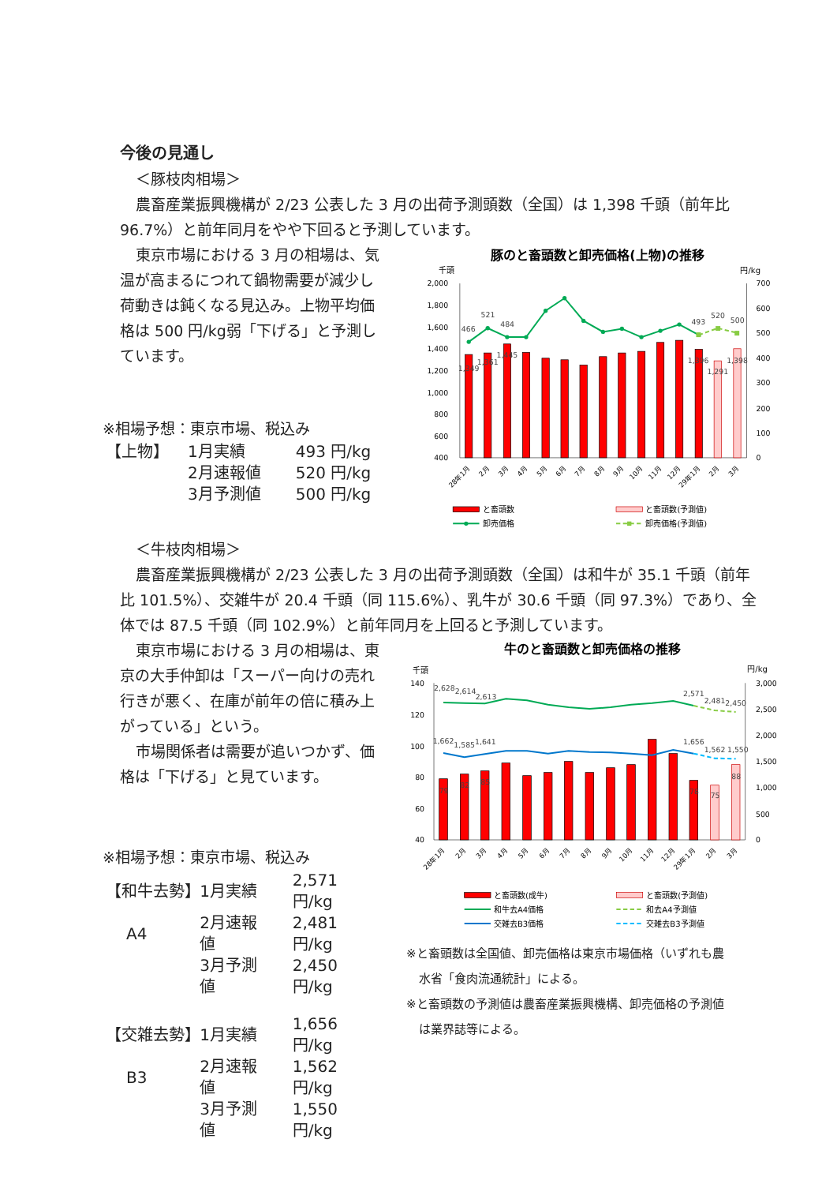今後の見通し
＜豚枝肉相場＞
農畜産業振興機構が 2/23 公表した 3 月の出荷予測頭数（全国）は 1,398 千頭（前年比 96.7%）と前年同月をやや下回ると予測しています。
東京市場における 3 月の相場は、気温が高まるにつれて鍋物需要が減少し荷動きは鈍くなる見込み。上物平均価格は 500 円/kg弱「下げる」と予測しています。
※相場予想：東京市場、税込み
| 【上物】 | 1月実績 | 493 円/kg |
| | 2月速報値 | 520 円/kg |
| | 3月予測値 | 500 円/kg |
豚のと畜頭数と卸売価格(上物)の推移
千頭
円/kg
2,000
1,800
1,600
1,400
1,200
1,000
800
600
400
700
600
500
400
300
200
100
0
466
521
484
493
520
500
1,349
1,361
1,445
1,396
1,291
1,398
28年1月
2月
3月
4月
5月
6月
7月
8月
9月
10月
11月
12月
29年1月
2月
3月
と畜頭数
と畜頭数(予測値)
卸売価格
卸売価格(予測値)
＜牛枝肉相場＞
農畜産業振興機構が 2/23 公表した 3 月の出荷予測頭数（全国）は和牛が 35.1 千頭（前年比 101.5%）、交雑牛が 20.4 千頭（同 115.6%）、乳牛が 30.6 千頭（同 97.3%）であり、全体では 87.5 千頭（同 102.9%）と前年同月を上回ると予測しています。
東京市場における 3 月の相場は、東京の大手仲卸は「スーパー向けの売れ行きが悪く、在庫が前年の倍に積み上がっている」という。
市場関係者は需要が追いつかず、価格は「下げる」と見ています。
※相場予想：東京市場、税込み
| 【和牛去勢】 | 1月実績 | 2,571 円/kg |
| A4 | 2月速報値 | 2,481 円/kg |
| | 3月予測値 | 2,450 円/kg |
| 【交雑去勢】 | 1月実績 | 1,656 円/kg |
| B3 | 2月速報値 | 1,562 円/kg |
| | 3月予測値 | 1,550 円/kg |
牛のと畜頭数と卸売価格の推移
千頭
円/kg
140
120
100
80
60
40
3,000
2,500
2,000
1,500
1,000
500
0
2,628
2,614
2,613
2,571
2,481
2,450
1,662
1,585
1,641
1,656
1,562
1,550
79
82
85
78
75
88
28年1月
2月
3月
4月
5月
6月
7月
8月
9月
10月
11月
12月
29年1月
2月
3月
と畜頭数(成牛)
と畜頭数(予測値)
和牛去A4価格
和去A4予測値
交雑去B3価格
交雑去B3予測値
※と畜頭数は全国値、卸売価格は東京市場価格（いずれも農水省「食肉流通統計」による。
※と畜頭数の予測値は農畜産業振興機構、卸売価格の予測値は業界誌等による。